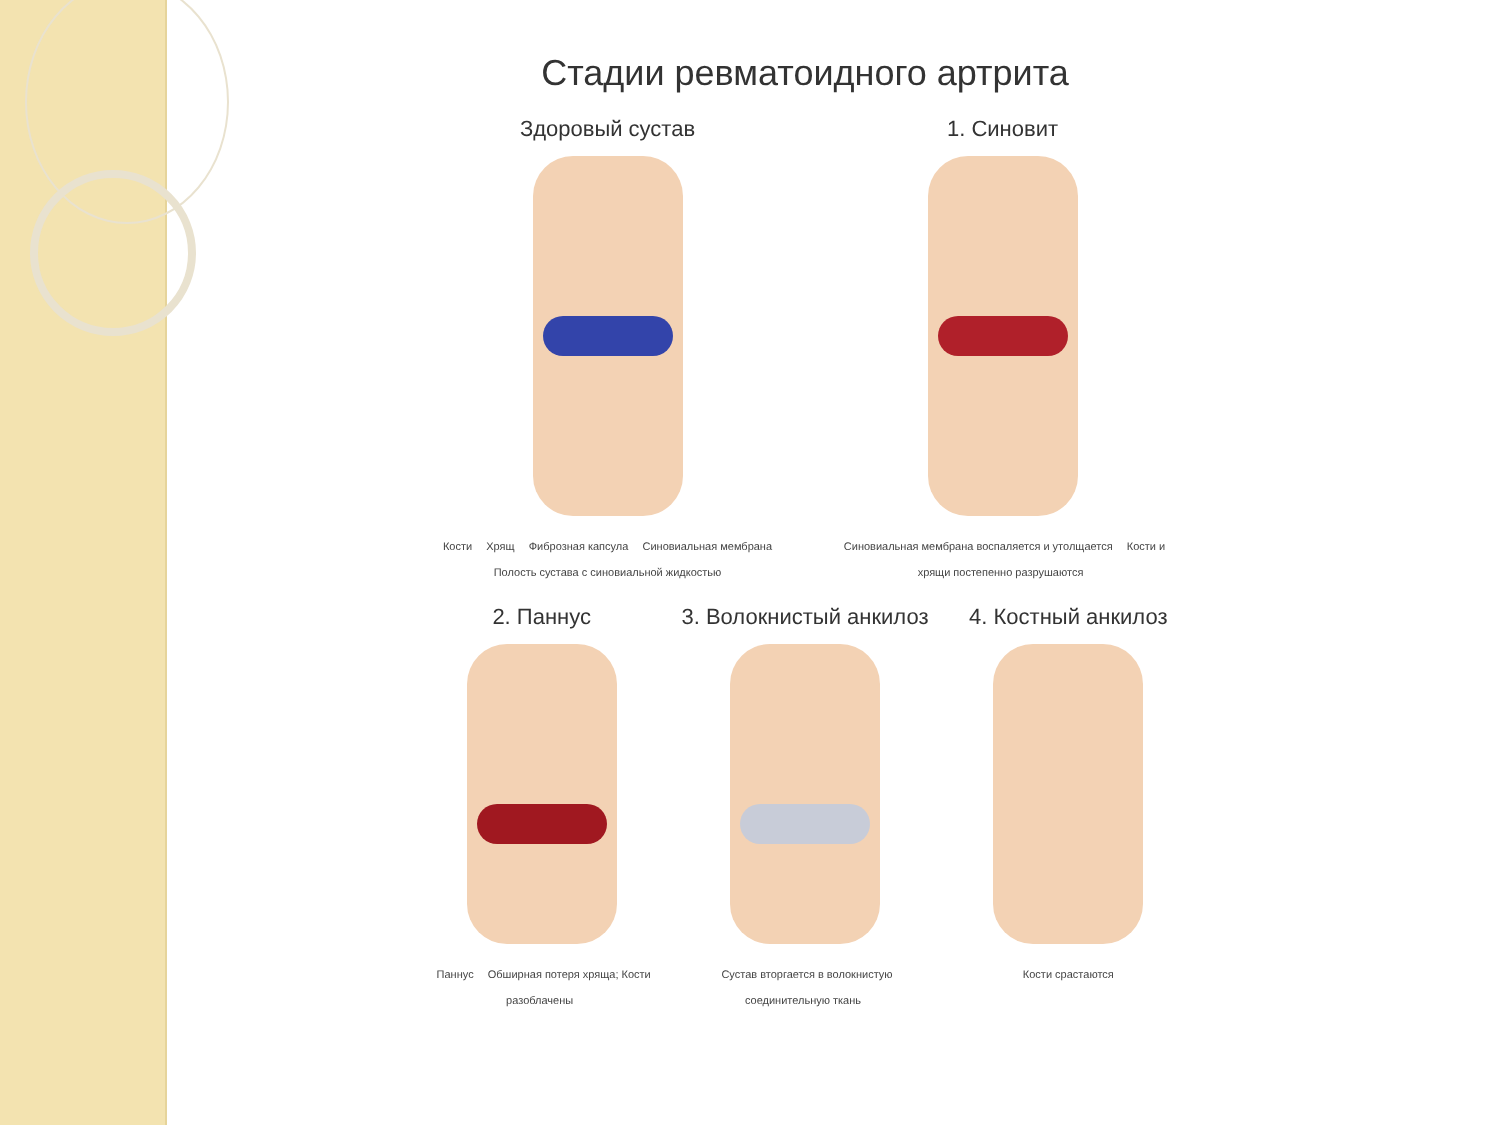Стадии ревматоидного артрита
Здоровый сустав
Кости Хрящ Фиброзная капсула Синовиальная мембрана Полость сустава с синовиальной жидкостью
1. Синовит
Синовиальная мембрана воспаляется и утолщается Кости и хрящи постепенно разрушаются
2. Паннус
Паннус Обширная потеря хряща; Кости разоблачены
3. Волокнистый анкилоз
Сустав вторгается в волокнистую соединительную ткань
4. Костный анкилоз
Кости срастаются